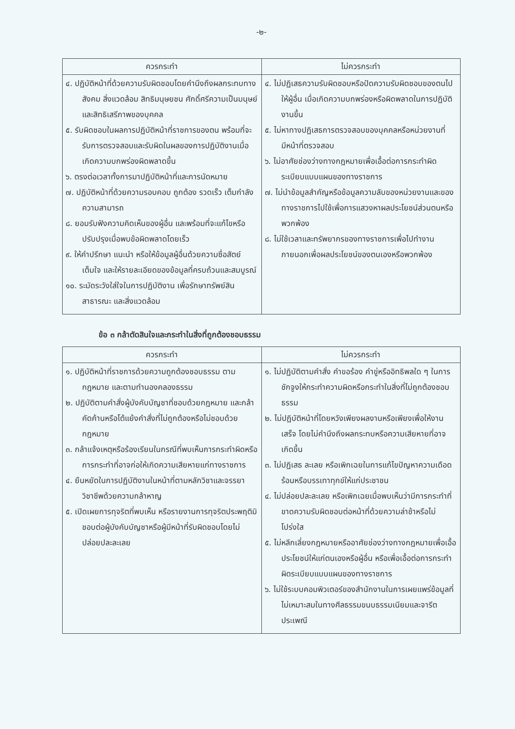-๒-
| ควรกระทำ | ไม่ควรกระทำ |
| --- | --- |
| ๔. ปฏิบัติหน้าที่ด้วยความรับผิดชอบโดยคำนึงถึงผลกระทบทางสังคม สิ่งแวดล้อม สิทธิมนุษยชน ศักดิ์ศรีความเป็นมนุษย์ และสิทธิเสรีภาพของบุคคล ๕. รับผิดชอบในผลการปฏิบัติหน้าที่ราชการของตน พร้อมที่จะรับการตรวจสอบและรับผิดในผลของการปฏิบัติงานเมื่อเกิดความบกพร่องผิดพลาดขึ้น ๖. ตรงต่อเวลาทั้งการมาปฏิบัติหน้าที่และการนัดหมาย ๗. ปฏิบัติหน้าที่ด้วยความรอบคอบ ถูกต้อง รวดเร็ว เต็มกำลังความสามารถ ๘. ยอมรับฟังความคิดเห็นของผู้อื่น และพร้อมที่จะแก้ไขหรือปรับปรุงเมื่อพบข้อผิดพลาดโดยเร็ว ๙. ให้คำปรึกษา แนะนำ หรือให้ข้อมูลผู้อื่นด้วยความซื่อสัตย์ เต็มใจ และให้รายละเอียดของข้อมูลที่ครบถ้วนและสมบูรณ์ ๑๐. ระมัดระวังใส่ใจในการปฏิบัติงาน เพื่อรักษาทรัพย์สินสาธารณะ และสิ่งแวดล้อม | ๔. ไม่ปฏิเสธความรับผิดชอบหรือปัดความรับผิดชอบของตนไปให้ผู้อื่น เมื่อเกิดความบกพร่องหรือผิดพลาดในการปฏิบัติงานขึ้น ๕. ไม่หาทางปฏิเสธการตรวจสอบของบุคคลหรือหน่วยงานที่มีหน้าที่ตรวจสอบ ๖. ไม่อาศัยช่องว่างทางกฎหมายเพื่อเอื้อต่อการกระทำผิดระเบียบแบบแผนของทางราชการ ๗. ไม่นำข้อมูลสำคัญหรือข้อมูลความลับของหน่วยงานและของทางราชการไปใช้เพื่อการแสวงหาผลประโยชน์ส่วนตนหรือพวกพ้อง ๘. ไม่ใช้เวลาและทรัพยากรของทางราชการเพื่อไปทำงานภายนอกเพื่อผลประโยชน์ของตนเองหรือพวกพ้อง |
ข้อ ๓ กล้าตัดสินใจและกระทำในสิ่งที่ถูกต้องชอบธรรม
| ควรกระทำ | ไม่ควรกระทำ |
| --- | --- |
| ๑. ปฏิบัติหน้าที่ราชการด้วยความถูกต้องชอบธรรม ตามกฎหมาย และตามทำนองคลองธรรม ๒. ปฏิบัติตามคำสั่งผู้บังคับบัญชาที่ชอบด้วยกฎหมาย และกล้าคัดค้านหรือโต้แย้งคำสั่งที่ไม่ถูกต้องหรือไม่ชอบด้วยกฎหมาย ๓. กล้าแจ้งเหตุหรือร้องเรียนในกรณีที่พบเห็นการกระทำผิดหรือการกระทำที่อาจก่อให้เกิดความเสียหายแก่ทางราชการ ๔. ยืนหยัดในการปฏิบัติงานในหน้าที่ตามหลักวิชาและจรรยาวิชาชีพด้วยความกล้าหาญ ๕. เปิดเผยการทุจริตที่พบเห็น หรือรายงานการทุจริตประพฤติมิชอบต่อผู้บังคับบัญชาหรือผู้มีหน้าที่รับผิดชอบโดยไม่ปล่อยปละละเลย | ๑. ไม่ปฏิบัติตามคำสั่ง คำขอร้อง คำขู่หรืออิทธิพลใด ๆ ในการชักจูงให้กระทำความผิดหรือกระทำในสิ่งที่ไม่ถูกต้องชอบธรรม ๒. ไม่ปฏิบัติหน้าที่โดยหวังเพียงผลงานหรือเพียงเพื่อให้งานเสร็จ โดยไม่คำนึงถึงผลกระทบหรือความเสียหายที่อาจเกิดขึ้น ๓. ไม่ปฏิเสธ ละเลย หรือเพิกเฉยในการแก้ไขปัญหาความเดือดร้อนหรือบรรเทาทุกข์ให้แก่ประชาชน ๔. ไม่ปล่อยปละละเลย หรือเพิกเฉยเมื่อพบเห็นว่ามีการกระทำที่ขาดความรับผิดชอบต่อหน้าที่ด้วยความล่าช้าหรือไม่โปร่งใส ๕. ไม่หลีกเลี่ยงกฎหมายหรืออาศัยช่องว่างทางกฎหมายเพื่อเอื้อประโยชน์ให้แก่ตนเองหรือผู้อื่น หรือเพื่อเอื้อต่อการกระทำผิดระเบียบแบบแผนของทางราชการ ๖. ไม่ใช้ระบบคอมพิวเตอร์ของสำนักงานในการเผยแพร่ข้อมูลที่ไม่เหมาะสมในทางศีลธรรมขนบธรรมเนียมและจารีตประเพณี |